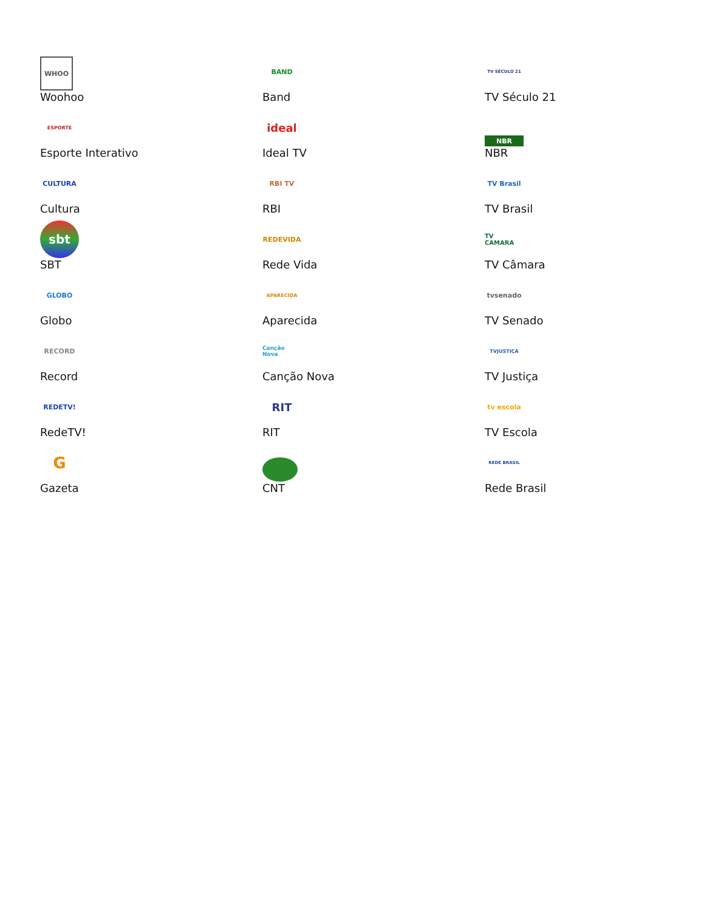| WHOO Woohoo | BAND Band | TV SÉCULO 21 TV Século 21 |
| ESPORTE Esporte Interativo | ideal Ideal TV | NBR NBR |
| CULTURA Cultura | RBI TV RBI | TV Brasil TV Brasil |
| sbt SBT | REDEVIDA Rede Vida | TV CAMARA TV Câmara |
| GLOBO Globo | APARECIDA Aparecida | tvsenado TV Senado |
| RECORD Record | Canção Nova Canção Nova | TVJUSTIÇA TV Justiça |
| REDETV! RedeTV! | RIT RIT | tv escola TV Escola |
| G Gazeta | CNT | REDE BRASIL Rede Brasil |